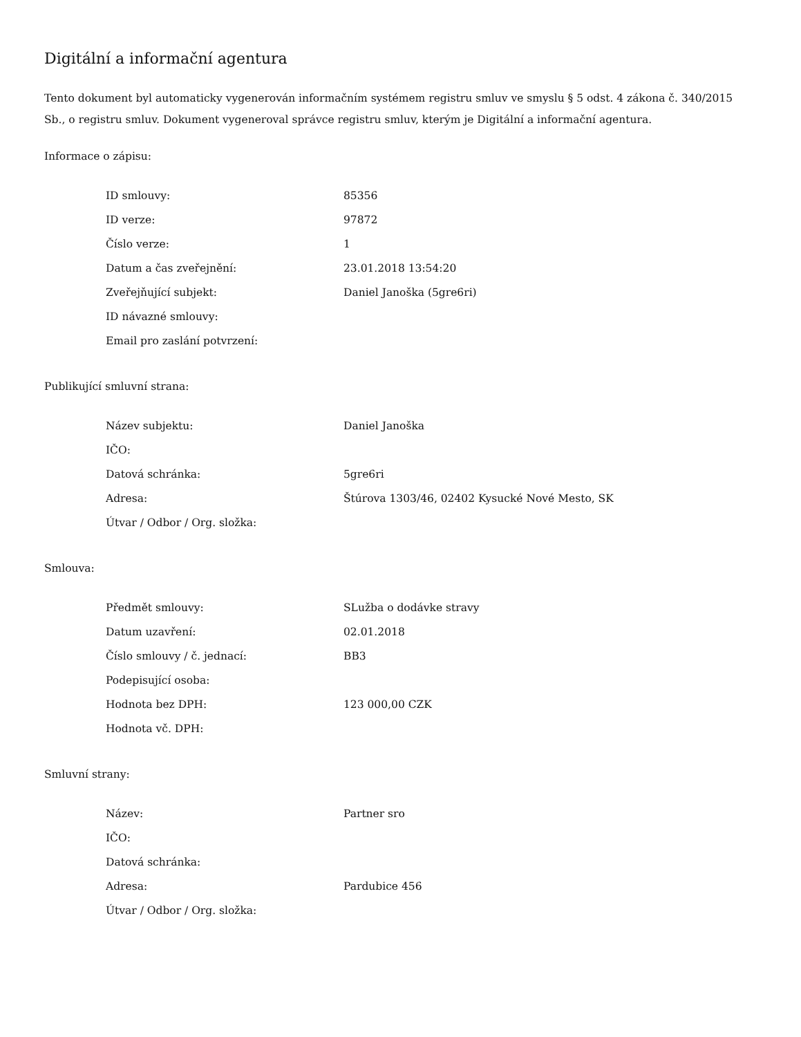Digitální a informační agentura
Tento dokument byl automaticky vygenerován informačním systémem registru smluv ve smyslu § 5 odst. 4 zákona č. 340/2015 Sb., o registru smluv. Dokument vygeneroval správce registru smluv, kterým je Digitální a informační agentura.
Informace o zápisu:
| ID smlouvy: | 85356 |
| ID verze: | 97872 |
| Číslo verze: | 1 |
| Datum a čas zveřejnění: | 23.01.2018 13:54:20 |
| Zveřejňující subjekt: | Daniel Janoška (5gre6ri) |
| ID návazné smlouvy: | |
| Email pro zaslání potvrzení: | |
Publikující smluvní strana:
| Název subjektu: | Daniel Janoška |
| IČO: | |
| Datová schránka: | 5gre6ri |
| Adresa: | Štúrova 1303/46, 02402 Kysucké Nové Mesto, SK |
| Útvar / Odbor / Org. složka: | |
Smlouva:
| Předmět smlouvy: | SLužba o dodávke stravy |
| Datum uzavření: | 02.01.2018 |
| Číslo smlouvy / č. jednací: | BB3 |
| Podepisující osoba: | |
| Hodnota bez DPH: | 123 000,00 CZK |
| Hodnota vč. DPH: | |
Smluvní strany:
| Název: | Partner sro |
| IČO: | |
| Datová schránka: | |
| Adresa: | Pardubice 456 |
| Útvar / Odbor / Org. složka: | |